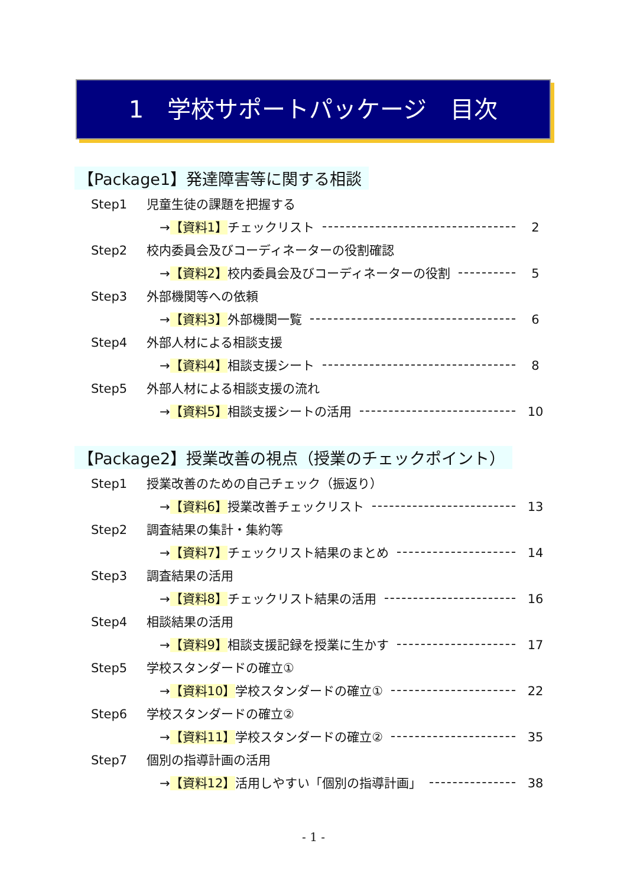1　学校サポートパッケージ　目次
【Package1】発達障害等に関する相談
Step1 児童生徒の課題を把握する
→【資料1】チェックリスト 2
Step2 校内委員会及びコーディネーターの役割確認
→【資料2】校内委員会及びコーディネーターの役割
5
Step3 外部機関等への依頼
→【資料3】外部機関一覧 6
Step4 外部人材による相談支援
→【資料4】相談支援シート 8
Step5 外部人材による相談支援の流れ
→【資料5】相談支援シートの活用 10
【Package2】授業改善の視点（授業のチェックポイント）
Step1 授業改善のための自己チェック（振返り）
→【資料6】授業改善チェックリスト 13
Step2 調査結果の集計・集約等
→【資料7】チェックリスト結果のまとめ
14
Step3 調査結果の活用
→【資料8】チェックリスト結果の活用 16
Step4 相談結果の活用
→【資料9】相談支援記録を授業に生かす
17
Step5 学校スタンダードの確立①
→【資料10】学校スタンダードの確立① 22
Step6 学校スタンダードの確立②
→【資料11】学校スタンダードの確立② 35
Step7 個別の指導計画の活用
→【資料12】活用しやすい「個別の指導計画」
38
- 1 -